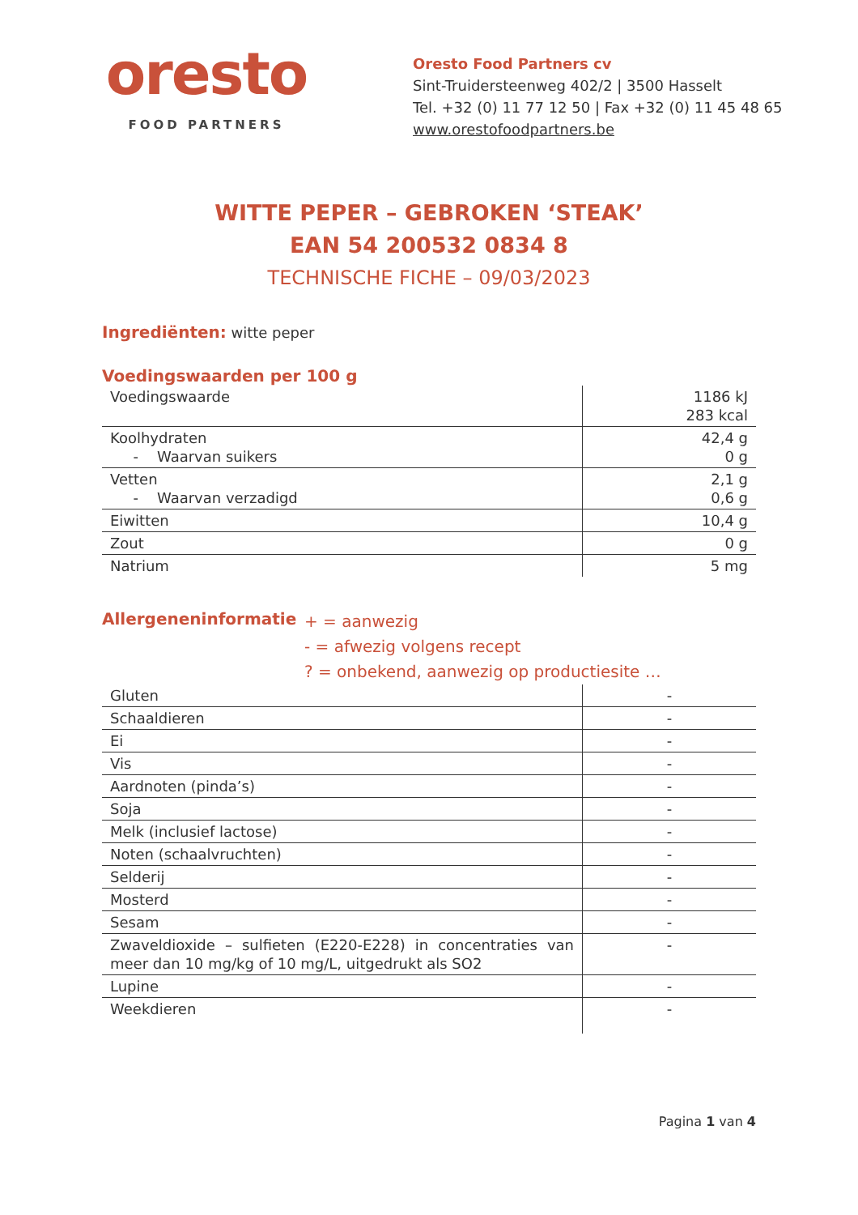oresto
FOOD PARTNERS
Oresto Food Partners cv
Sint-Truidersteenweg 402/2 | 3500 Hasselt
Tel. +32 (0) 11 77 12 50 | Fax +32 (0) 11 45 48 65
www.orestofoodpartners.be
WITTE PEPER – GEBROKEN ‘STEAK’
EAN 54 200532 0834 8
TECHNISCHE FICHE – 09/03/2023
Ingrediënten: witte peper
Voedingswaarden per 100 g
| Voedingswaarde | 1186 kJ 283 kcal |
| Koolhydraten - Waarvan suikers | 42,4 g 0 g |
| Vetten - Waarvan verzadigd | 2,1 g 0,6 g |
| Eiwitten | 10,4 g |
| Zout | 0 g |
| Natrium | 5 mg |
Allergeneninformatie
+ = aanwezig
- = afwezig volgens recept
? = onbekend, aanwezig op productiesite …
| Gluten | - |
| Schaaldieren | - |
| Ei | - |
| Vis | - |
| Aardnoten (pinda’s) | - |
| Soja | - |
| Melk (inclusief lactose) | - |
| Noten (schaalvruchten) | - |
| Selderij | - |
| Mosterd | - |
| Sesam | - |
| Zwaveldioxide – sulfieten (E220-E228) in concentraties van meer dan 10 mg/kg of 10 mg/L, uitgedrukt als SO2 | - |
| Lupine | - |
| Weekdieren | - |
Pagina 1 van 4